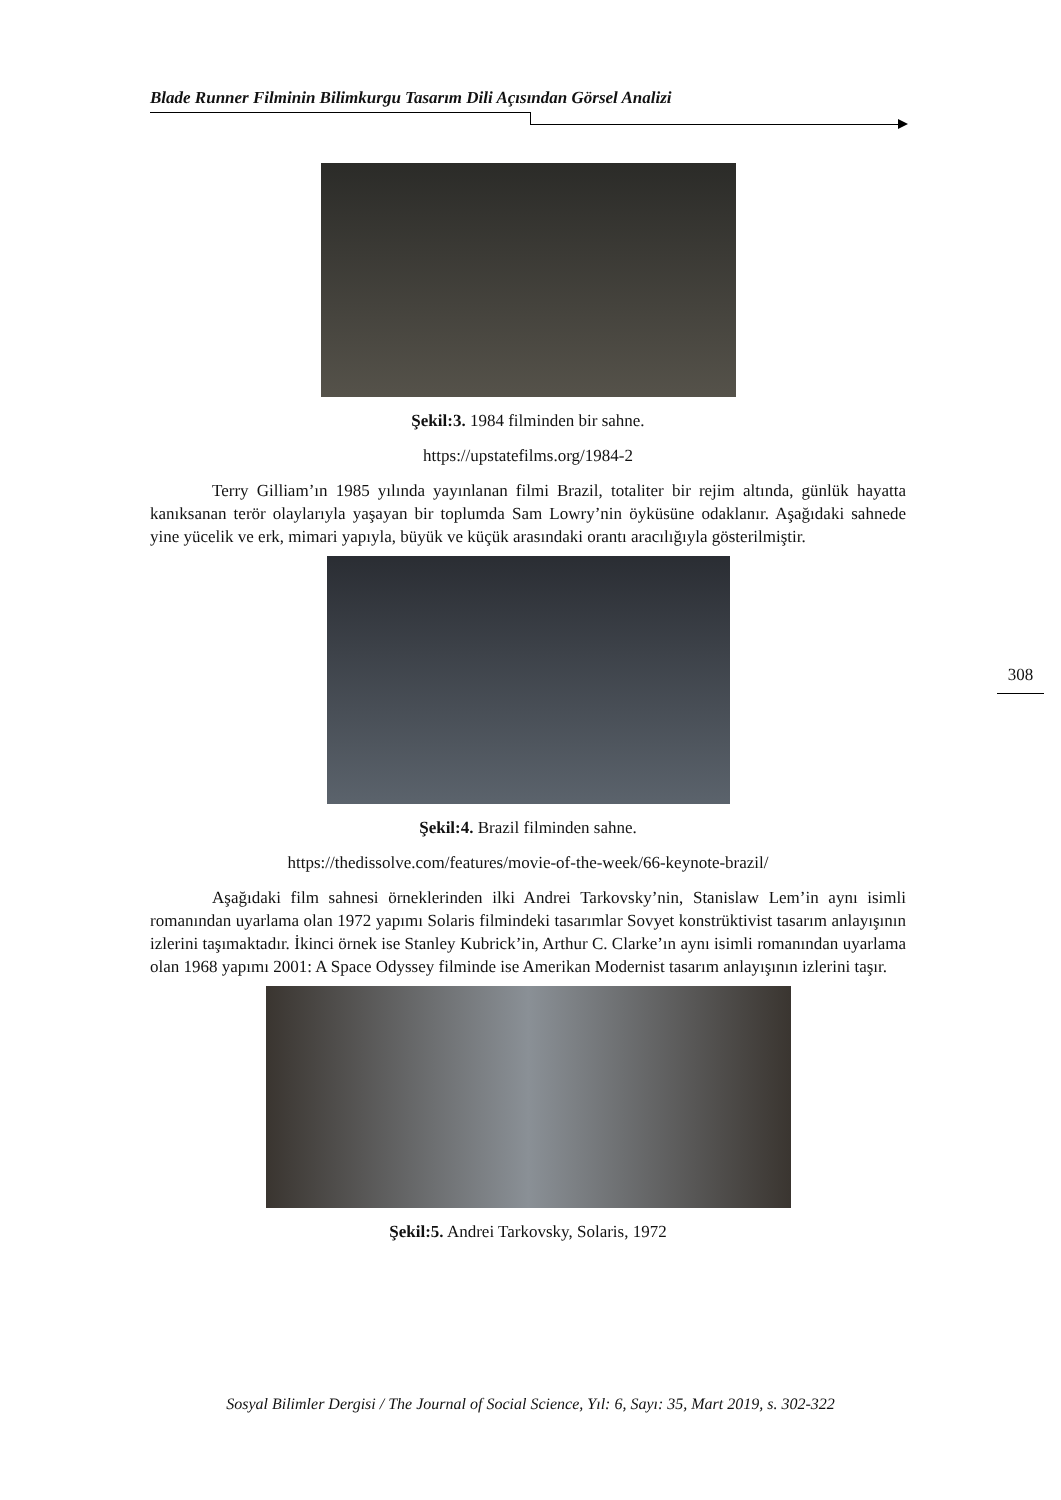Blade Runner Filminin Bilimkurgu Tasarım Dili Açısından Görsel Analizi
Şekil:3. 1984 filminden bir sahne.
https://upstatefilms.org/1984-2
Terry Gilliam’ın 1985 yılında yayınlanan filmi Brazil, totaliter bir rejim altında, günlük hayatta kanıksanan terör olaylarıyla yaşayan bir toplumda Sam Lowry’nin öyküsüne odaklanır. Aşağıdaki sahnede yine yücelik ve erk, mimari yapıyla, büyük ve küçük arasındaki orantı aracılığıyla gösterilmiştir.
Şekil:4. Brazil filminden sahne.
https://thedissolve.com/features/movie-of-the-week/66-keynote-brazil/
Aşağıdaki film sahnesi örneklerinden ilki Andrei Tarkovsky’nin, Stanislaw Lem’in aynı isimli romanından uyarlama olan 1972 yapımı Solaris filmindeki tasarımlar Sovyet konstrüktivist tasarım anlayışının izlerini taşımaktadır. İkinci örnek ise Stanley Kubrick’in, Arthur C. Clarke’ın aynı isimli romanından uyarlama olan 1968 yapımı 2001: A Space Odyssey filminde ise Amerikan Modernist tasarım anlayışının izlerini taşır.
Şekil:5. Andrei Tarkovsky, Solaris, 1972
308
Sosyal Bilimler Dergisi / The Journal of Social Science, Yıl: 6, Sayı: 35, Mart 2019, s. 302-322